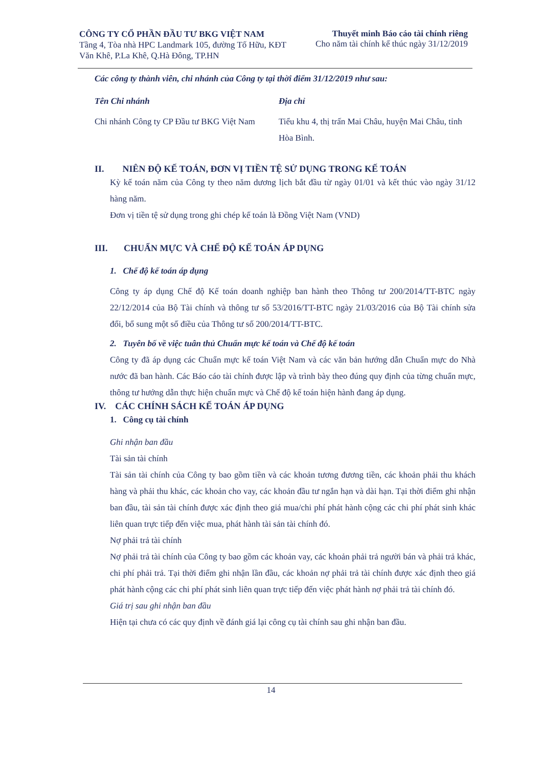CÔNG TY CỔ PHẦN ĐẦU TƯ BKG VIỆT NAM
Tầng 4, Tòa nhà HPC Landmark 105, đường Tố Hữu, KĐT
Văn Khê, P.La Khê, Q.Hà Đông, TP.HN
Thuyết minh Báo cáo tài chính riêng
Cho năm tài chính kế thúc ngày 31/12/2019
Các công ty thành viên, chi nhánh của Công ty tại thời điểm 31/12/2019 như sau:
| Tên Chi nhánh | Địa chỉ |
| --- | --- |
| Chi nhánh Công ty CP Đầu tư BKG Việt Nam | Tiểu khu 4, thị trấn Mai Châu, huyện Mai Châu, tỉnh Hòa Bình. |
II. NIÊN ĐỘ KẾ TOÁN, ĐƠN VỊ TIỀN TỆ SỬ DỤNG TRONG KẾ TOÁN
Kỳ kế toán năm của Công ty theo năm dương lịch bắt đầu từ ngày 01/01 và kết thúc vào ngày 31/12 hàng năm.
Đơn vị tiền tệ sử dụng trong ghi chép kế toán là Đồng Việt Nam (VND)
III. CHUẨN MỰC VÀ CHẾ ĐỘ KẾ TOÁN ÁP DỤNG
1. Chế độ kế toán áp dụng
Công ty áp dụng Chế độ Kế toán doanh nghiệp ban hành theo Thông tư 200/2014/TT-BTC ngày 22/12/2014 của Bộ Tài chính và thông tư số 53/2016/TT-BTC ngày 21/03/2016 của Bộ Tài chính sửa đổi, bổ sung một số điều của Thông tư số 200/2014/TT-BTC.
2. Tuyên bố về việc tuân thủ Chuẩn mực kế toán và Chế độ kế toán
Công ty đã áp dụng các Chuẩn mực kế toán Việt Nam và các văn bản hướng dẫn Chuẩn mực do Nhà nước đã ban hành. Các Báo cáo tài chính được lập và trình bày theo đúng quy định của từng chuẩn mực, thông tư hướng dẫn thực hiện chuẩn mực và Chế độ kế toán hiện hành đang áp dụng.
IV. CÁC CHÍNH SÁCH KẾ TOÁN ÁP DỤNG
1. Công cụ tài chính
Ghi nhận ban đầu
Tài sản tài chính
Tài sản tài chính của Công ty bao gồm tiền và các khoản tương đương tiền, các khoản phải thu khách hàng và phải thu khác, các khoản cho vay, các khoản đầu tư ngắn hạn và dài hạn. Tại thời điểm ghi nhận ban đầu, tài sản tài chính được xác định theo giá mua/chi phí phát hành cộng các chi phí phát sinh khác liên quan trực tiếp đến việc mua, phát hành tài sản tài chính đó.
Nợ phải trả tài chính
Nợ phải trả tài chính của Công ty bao gồm các khoản vay, các khoản phải trả người bán và phải trả khác, chi phí phải trả. Tại thời điểm ghi nhận lần đầu, các khoản nợ phải trả tài chính được xác định theo giá phát hành cộng các chi phí phát sinh liên quan trực tiếp đến việc phát hành nợ phải trả tài chính đó.
Giá trị sau ghi nhận ban đầu
Hiện tại chưa có các quy định về đánh giá lại công cụ tài chính sau ghi nhận ban đầu.
14